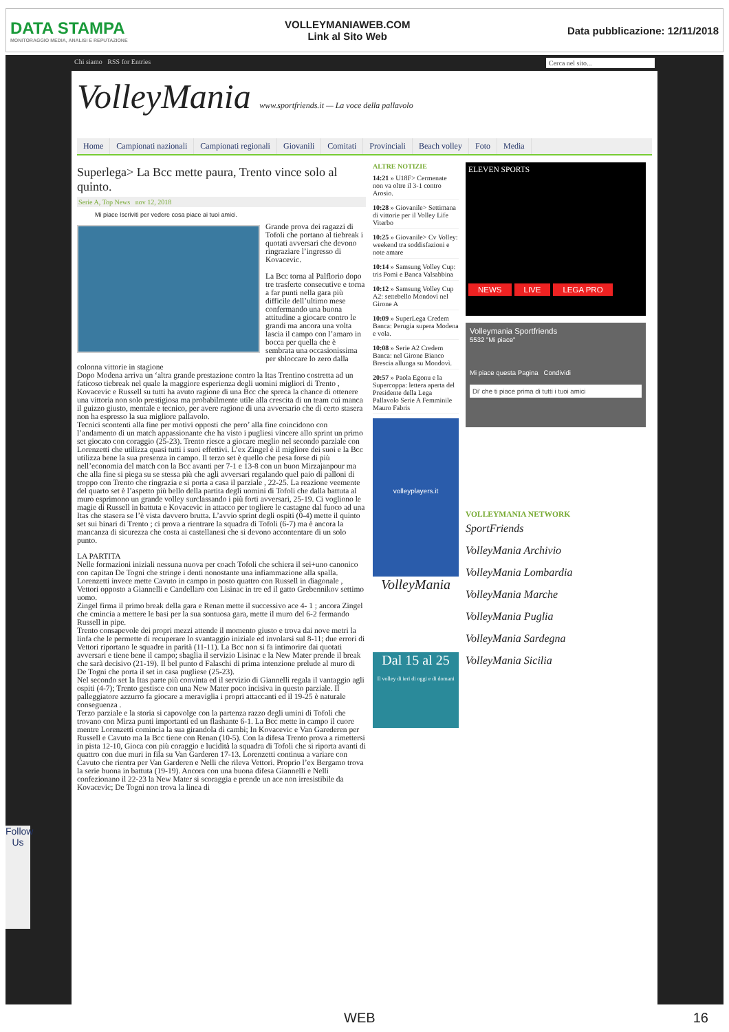DATA STAMPA
MONITORAGGIO MEDIA, ANALISI E REPUTAZIONE
VOLLEYMANIAWEB.COM
Link al Sito Web
Data pubblicazione: 12/11/2018
Chi siamo RSS for Entries Cerca nel sito...
VolleyMania www.sportfriends.it — La voce della pallavolo
Home Campionati nazionali Campionati regionali Giovanili Comitati Provinciali Beach volley Foto Media
Superlega> La Bcc mette paura, Trento vince solo al quinto.
Serie A, Top News nov 12, 2018
Mi piace Iscriviti per vedere cosa piace ai tuoi amici.
Grande prova dei ragazzi di Tofoli che portano al tiebreak i quotati avversari che devono ringraziare l’ingresso di Kovacevic.
La Bcc torna al Palflorio dopo tre trasferte consecutive e torna a far punti nella gara più difficile dell’ultimo mese confermando una buona attitudine a giocare contro le grandi ma ancora una volta lascia il campo con l’amaro in bocca per quella che è sembrata una occasionissima per sbloccare lo zero dalla colonna vittorie in stagione
Dopo Modena arriva un ‘altra grande prestazione contro la Itas Trentino costretta ad un faticoso tiebreak nel quale la maggiore esperienza degli uomini migliori di Trento , Kovacevic e Russell su tutti ha avuto ragione di una Bcc che spreca la chance di ottenere una vittoria non solo prestigiosa ma probabilmente utile alla crescita di un team cui manca il guizzo giusto, mentale e tecnico, per avere ragione di una avversario che di certo stasera non ha espresso la sua migliore pallavolo.
Tecnici scontenti alla fine per motivi opposti che pero’ alla fine coincidono con l’andamento di un match appassionante che ha visto i pugliesi vincere allo sprint un primo set giocato con coraggio (25-23). Trento riesce a giocare meglio nel secondo parziale con Lorenzetti che utilizza quasi tutti i suoi effettivi. L’ex Zingel è il migliore dei suoi e la Bcc utilizza bene la sua presenza in campo. Il terzo set è quello che pesa forse di più nell’economia del match con la Bcc avanti per 7-1 e 13-8 con un buon Mirzajanpour ma che alla fine si piega su se stessa più che agli avversari regalando quel paio di palloni di troppo con Trento che ringrazia e si porta a casa il parziale , 22-25. La reazione veemente del quarto set è l’aspetto più bello della partita degli uomini di Tofoli che dalla battuta al muro esprimono un grande volley surclassando i più forti avversari, 25-19. Ci vogliono le magie di Russell in battuta e Kovacevic in attacco per togliere le castagne dal fuoco ad una Itas che stasera se l’è vista davvero brutta. L’avvio sprint degli ospiti (0-4) mette il quinto set sui binari di Trento ; ci prova a rientrare la squadra di Tofoli (6-7) ma è ancora la mancanza di sicurezza che costa ai castellanesi che si devono accontentare di un solo punto.
LA PARTITA
Nelle formazioni iniziali nessuna nuova per coach Tofoli che schiera il sei+uno canonico con capitan De Togni che stringe i denti nonostante una infiammazione alla spalla. Lorenzetti invece mette Cavuto in campo in posto quattro con Russell in diagonale , Vettori opposto a Giannelli e Candellaro con Lisinac in tre ed il gatto Grebennikov settimo uomo.
Zingel firma il primo break della gara e Renan mette il successivo ace 4- 1 ; ancora Zingel che cmincia a mettere le basi per la sua sontuosa gara, mette il muro del 6-2 fermando Russell in pipe.
Trento consapevole dei propri mezzi attende il momento giusto e trova dai nove metri la linfa che le permette di recuperare lo svantaggio iniziale ed involarsi sul 8-11; due errori di Vettori riportano le squadre in parità (11-11). La Bcc non si fa intimorire dai quotati avversari e tiene bene il campo; sbaglia il servizio Lisinac e la New Mater prende il break che sarà decisivo (21-19). Il bel punto d Falaschi di prima intenzione prelude al muro di De Togni che porta il set in casa pugliese (25-23).
Nel secondo set la Itas parte più convinta ed il servizio di Giannelli regala il vantaggio agli ospiti (4-7); Trento gestisce con una New Mater poco incisiva in questo parziale. Il palleggiatore azzurro fa giocare a meraviglia i propri attaccanti ed il 19-25 è naturale conseguenza .
Terzo parziale e la storia si capovolge con la partenza razzo degli umini di Tofoli che trovano con Mirza punti importanti ed un flashante 6-1. La Bcc mette in campo il cuore mentre Lorenzetti comincia la sua girandola di cambi; In Kovacevic e Van Garederen per Russell e Cavuto ma la Bcc tiene con Renan (10-5). Con la difesa Trento prova a rimettersi in pista 12-10, Gioca con più coraggio e lucidità la squadra di Tofoli che si riporta avanti di quattro con due muri in fila su Van Garderen 17-13. Lorenzetti continua a variare con Cavuto che rientra per Van Garderen e Nelli che rileva Vettori. Proprio l’ex Bergamo trova la serie buona in battuta (19-19). Ancora con una buona difesa Giannelli e Nelli confezionano il 22-23 la New Mater si scoraggia e prende un ace non irresistibile da Kovacevic; De Togni non trova la linea di
ALTRE NOTIZIE
14:21 » U18F> Cermenate non va oltre il 3-1 contro Arosio.
10:28 » Giovanile> Settimana di vittorie per il Volley Life Viterbo
10:25 » Giovanile> Cv Volley: weekend tra soddisfazioni e note amare
10:14 » Samsung Volley Cup: tris Pomì e Banca Valsabbina
10:12 » Samsung Volley Cup A2: settebello Mondovì nel Girone A
10:09 » SuperLega Credem Banca: Perugia supera Modena e vola.
10:08 » Serie A2 Credem Banca: nel Girone Bianco Brescia allunga su Mondovì.
20:57 » Paola Egonu e la Supercoppa: lettera aperta del Presidente della Lega Pallavolo Serie A Femminile Mauro Fabris
volleyplayers.it
VolleyMania
Dal 15 al 25
Il volley di ieri di oggi e di domani
ELEVEN SPORTS
NEWS LIVE LEGA PRO
Volleymania Sportfriends
5532 "Mi piace"
Mi piace questa Pagina Condividi
Di' che ti piace prima di tutti i tuoi amici
VOLLEYMANIA NETWORK
SportFriends
VolleyMania Archivio
VolleyMania Lombardia
VolleyMania Marche
VolleyMania Puglia
VolleyMania Sardegna
VolleyMania Sicilia
Follow Us
WEB 16